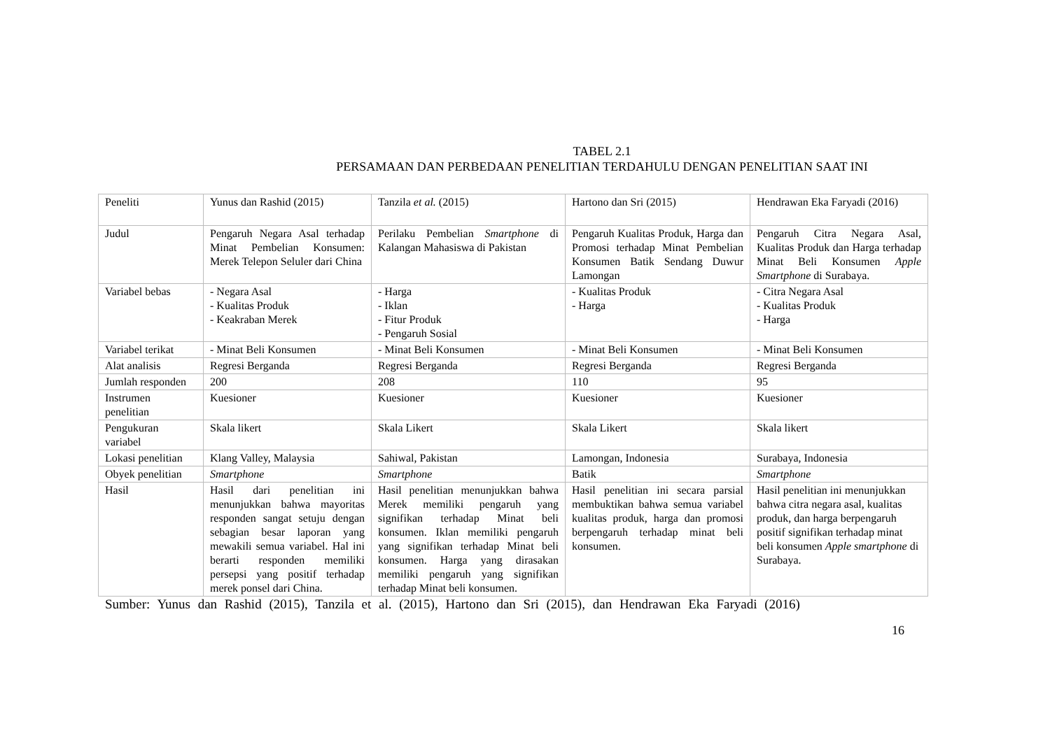TABEL 2.1
PERSAMAAN DAN PERBEDAAN PENELITIAN TERDAHULU DENGAN PENELITIAN SAAT INI
| Peneliti | Yunus dan Rashid (2015) | Tanzila et al. (2015) | Hartono dan Sri (2015) | Hendrawan Eka Faryadi (2016) |
| Judul | Pengaruh Negara Asal terhadap Minat Pembelian Konsumen: Merek Telepon Seluler dari China | Perilaku Pembelian Smartphone di Kalangan Mahasiswa di Pakistan | Pengaruh Kualitas Produk, Harga dan Promosi terhadap Minat Pembelian Konsumen Batik Sendang Duwur Lamongan | Pengaruh Citra Negara Asal, Kualitas Produk dan Harga terhadap Minat Beli Konsumen Apple Smartphone di Surabaya. |
| Variabel bebas | - Negara Asal - Kualitas Produk - Keakraban Merek | - Harga - Iklan - Fitur Produk - Pengaruh Sosial | - Kualitas Produk - Harga | - Citra Negara Asal - Kualitas Produk - Harga |
| Variabel terikat | - Minat Beli Konsumen | - Minat Beli Konsumen | - Minat Beli Konsumen | - Minat Beli Konsumen |
| Alat analisis | Regresi Berganda | Regresi Berganda | Regresi Berganda | Regresi Berganda |
| Jumlah responden | 200 | 208 | 110 | 95 |
| Instrumen penelitian | Kuesioner | Kuesioner | Kuesioner | Kuesioner |
| Pengukuran variabel | Skala likert | Skala Likert | Skala Likert | Skala likert |
| Lokasi penelitian | Klang Valley, Malaysia | Sahiwal, Pakistan | Lamongan, Indonesia | Surabaya, Indonesia |
| Obyek penelitian | Smartphone | Smartphone | Batik | Smartphone |
| Hasil | Hasil dari penelitian ini menunjukkan bahwa mayoritas responden sangat setuju dengan sebagian besar laporan yang mewakili semua variabel. Hal ini berarti responden memiliki persepsi yang positif terhadap merek ponsel dari China. | Hasil penelitian menunjukkan bahwa Merek memiliki pengaruh yang signifikan terhadap Minat beli konsumen. Iklan memiliki pengaruh yang signifikan terhadap Minat beli konsumen. Harga yang dirasakan memiliki pengaruh yang signifikan terhadap Minat beli konsumen. | Hasil penelitian ini secara parsial membuktikan bahwa semua variabel kualitas produk, harga dan promosi berpengaruh terhadap minat beli konsumen. | Hasil penelitian ini menunjukkan bahwa citra negara asal, kualitas produk, dan harga berpengaruh positif signifikan terhadap minat beli konsumen Apple smartphone di Surabaya. |
Sumber: Yunus dan Rashid (2015), Tanzila et al. (2015), Hartono dan Sri (2015), dan Hendrawan Eka Faryadi (2016)
16